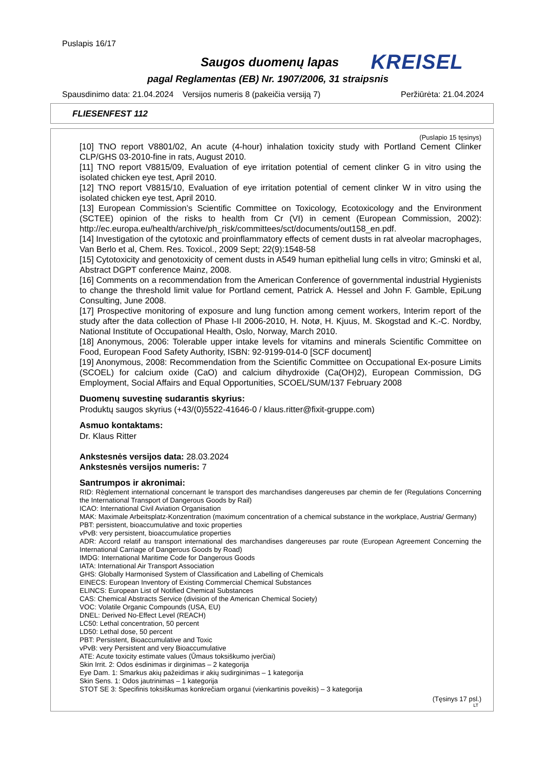Puslapis 16/17
Saugos duomenų lapas KREISEL
pagal Reglamentas (EB) Nr. 1907/2006, 31 straipsnis
Spausdinimo data: 21.04.2024 Versijos numeris 8 (pakeičia versiją 7) Peržiūrėta: 21.04.2024
FLIESENFEST 112
(Puslapio 15 tęsinys)
[10] TNO report V8801/02, An acute (4-hour) inhalation toxicity study with Portland Cement Clinker CLP/GHS 03-2010-fine in rats, August 2010.
[11] TNO report V8815/09, Evaluation of eye irritation potential of cement clinker G in vitro using the isolated chicken eye test, April 2010.
[12] TNO report V8815/10, Evaluation of eye irritation potential of cement clinker W in vitro using the isolated chicken eye test, April 2010.
[13] European Commission’s Scientific Committee on Toxicology, Ecotoxicology and the Environment (SCTEE) opinion of the risks to health from Cr (VI) in cement (European Commission, 2002): http://ec.europa.eu/health/archive/ph_risk/committees/sct/documents/out158_en.pdf.
[14] Investigation of the cytotoxic and proinflammatory effects of cement dusts in rat alveolar macrophages, Van Berlo et al, Chem. Res. Toxicol., 2009 Sept; 22(9):1548-58
[15] Cytotoxicity and genotoxicity of cement dusts in A549 human epithelial lung cells in vitro; Gminski et al, Abstract DGPT conference Mainz, 2008.
[16] Comments on a recommendation from the American Conference of governmental industrial Hygienists to change the threshold limit value for Portland cement, Patrick A. Hessel and John F. Gamble, EpiLung Consulting, June 2008.
[17] Prospective monitoring of exposure and lung function among cement workers, Interim report of the study after the data collection of Phase I-II 2006-2010, H. Notø, H. Kjuus, M. Skogstad and K.-C. Nordby, National Institute of Occupational Health, Oslo, Norway, March 2010.
[18] Anonymous, 2006: Tolerable upper intake levels for vitamins and minerals Scientific Committee on Food, European Food Safety Authority, ISBN: 92-9199-014-0 [SCF document]
[19] Anonymous, 2008: Recommendation from the Scientific Committee on Occupational Ex-posure Limits (SCOEL) for calcium oxide (CaO) and calcium dihydroxide (Ca(OH)2), European Commission, DG Employment, Social Affairs and Equal Opportunities, SCOEL/SUM/137 February 2008
Duomenų suvestinę sudarantis skyrius:
Produktų saugos skyrius (+43/(0)5522-41646-0 / klaus.ritter@fixit-gruppe.com)
Asmuo kontaktams:
Dr. Klaus Ritter
Ankstesnės versijos data: 28.03.2024
Ankstesnės versijos numeris: 7
Santrumpos ir akronimai:
RID: Règlement international concernant le transport des marchandises dangereuses par chemin de fer (Regulations Concerning the International Transport of Dangerous Goods by Rail)
ICAO: International Civil Aviation Organisation
MAK: Maximale Arbeitsplatz-Konzentration (maximum concentration of a chemical substance in the workplace, Austria/ Germany)
PBT: persistent, bioaccumulative and toxic properties
vPvB: very persistent, bioaccumulatice properties
ADR: Accord relatif au transport international des marchandises dangereuses par route (European Agreement Concerning the International Carriage of Dangerous Goods by Road)
IMDG: International Maritime Code for Dangerous Goods
IATA: International Air Transport Association
GHS: Globally Harmonised System of Classification and Labelling of Chemicals
EINECS: European Inventory of Existing Commercial Chemical Substances
ELINCS: European List of Notified Chemical Substances
CAS: Chemical Abstracts Service (division of the American Chemical Society)
VOC: Volatile Organic Compounds (USA, EU)
DNEL: Derived No-Effect Level (REACH)
LC50: Lethal concentration, 50 percent
LD50: Lethal dose, 50 percent
PBT: Persistent, Bioaccumulative and Toxic
vPvB: very Persistent and very Bioaccumulative
ATE: Acute toxicity estimate values (Ūmaus toksiškumo įverčiai)
Skin Irrit. 2: Odos ėsdinimas ir dirginimas – 2 kategorija
Eye Dam. 1: Smarkus akių pažeidimas ir akių sudirginimas – 1 kategorija
Skin Sens. 1: Odos jautrinimas – 1 kategorija
STOT SE 3: Specifinis toksiškumas konkrečiam organui (vienkartinis poveikis) – 3 kategorija
(Tęsinys 17 psl.)
LT